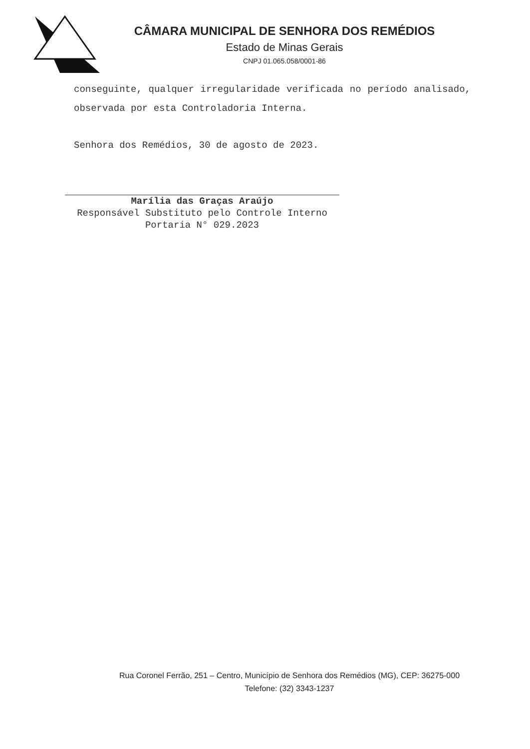CÂMARA MUNICIPAL DE SENHORA DOS REMÉDIOS
Estado de Minas Gerais
CNPJ 01.065.058/0001-86
conseguinte, qualquer irregularidade verificada no período analisado, observada por esta Controladoria Interna.
Senhora dos Remédios, 30 de agosto de 2023.
Marília das Graças Araújo
Responsável Substituto pelo Controle Interno
Portaria N° 029.2023
Rua Coronel Ferrão, 251 – Centro, Município de Senhora dos Remédios (MG), CEP: 36275-000
Telefone: (32) 3343-1237